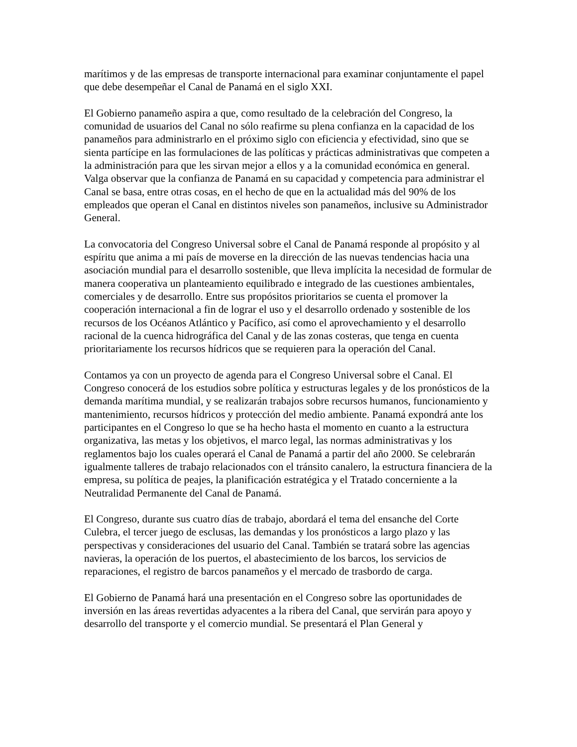marítimos y de las empresas de transporte internacional para examinar conjuntamente el papel que debe desempeñar el Canal de Panamá en el siglo XXI.
El Gobierno panameño aspira a que, como resultado de la celebración del Congreso, la comunidad de usuarios del Canal no sólo reafirme su plena confianza en la capacidad de los panameños para administrarlo en el próximo siglo con eficiencia y efectividad, sino que se sienta partícipe en las formulaciones de las políticas y prácticas administrativas que competen a la administración para que les sirvan mejor a ellos y a la comunidad económica en general. Valga observar que la confianza de Panamá en su capacidad y competencia para administrar el Canal se basa, entre otras cosas, en el hecho de que en la actualidad más del 90% de los empleados que operan el Canal en distintos niveles son panameños, inclusive su Administrador General.
La convocatoria del Congreso Universal sobre el Canal de Panamá responde al propósito y al espíritu que anima a mi país de moverse en la dirección de las nuevas tendencias hacia una asociación mundial para el desarrollo sostenible, que lleva implícita la necesidad de formular de manera cooperativa un planteamiento equilibrado e integrado de las cuestiones ambientales, comerciales y de desarrollo. Entre sus propósitos prioritarios se cuenta el promover la cooperación internacional a fin de lograr el uso y el desarrollo ordenado y sostenible de los recursos de los Océanos Atlántico y Pacífico, así como el aprovechamiento y el desarrollo racional de la cuenca hidrográfica del Canal y de las zonas costeras, que tenga en cuenta prioritariamente los recursos hídricos que se requieren para la operación del Canal.
Contamos ya con un proyecto de agenda para el Congreso Universal sobre el Canal. El Congreso conocerá de los estudios sobre política y estructuras legales y de los pronósticos de la demanda marítima mundial, y se realizarán trabajos sobre recursos humanos, funcionamiento y mantenimiento, recursos hídricos y protección del medio ambiente. Panamá expondrá ante los participantes en el Congreso lo que se ha hecho hasta el momento en cuanto a la estructura organizativa, las metas y los objetivos, el marco legal, las normas administrativas y los reglamentos bajo los cuales operará el Canal de Panamá a partir del año 2000. Se celebrarán igualmente talleres de trabajo relacionados con el tránsito canalero, la estructura financiera de la empresa, su política de peajes, la planificación estratégica y el Tratado concerniente a la Neutralidad Permanente del Canal de Panamá.
El Congreso, durante sus cuatro días de trabajo, abordará el tema del ensanche del Corte Culebra, el tercer juego de esclusas, las demandas y los pronósticos a largo plazo y las perspectivas y consideraciones del usuario del Canal. También se tratará sobre las agencias navieras, la operación de los puertos, el abastecimiento de los barcos, los servicios de reparaciones, el registro de barcos panameños y el mercado de trasbordo de carga.
El Gobierno de Panamá hará una presentación en el Congreso sobre las oportunidades de inversión en las áreas revertidas adyacentes a la ribera del Canal, que servirán para apoyo y desarrollo del transporte y el comercio mundial. Se presentará el Plan General y